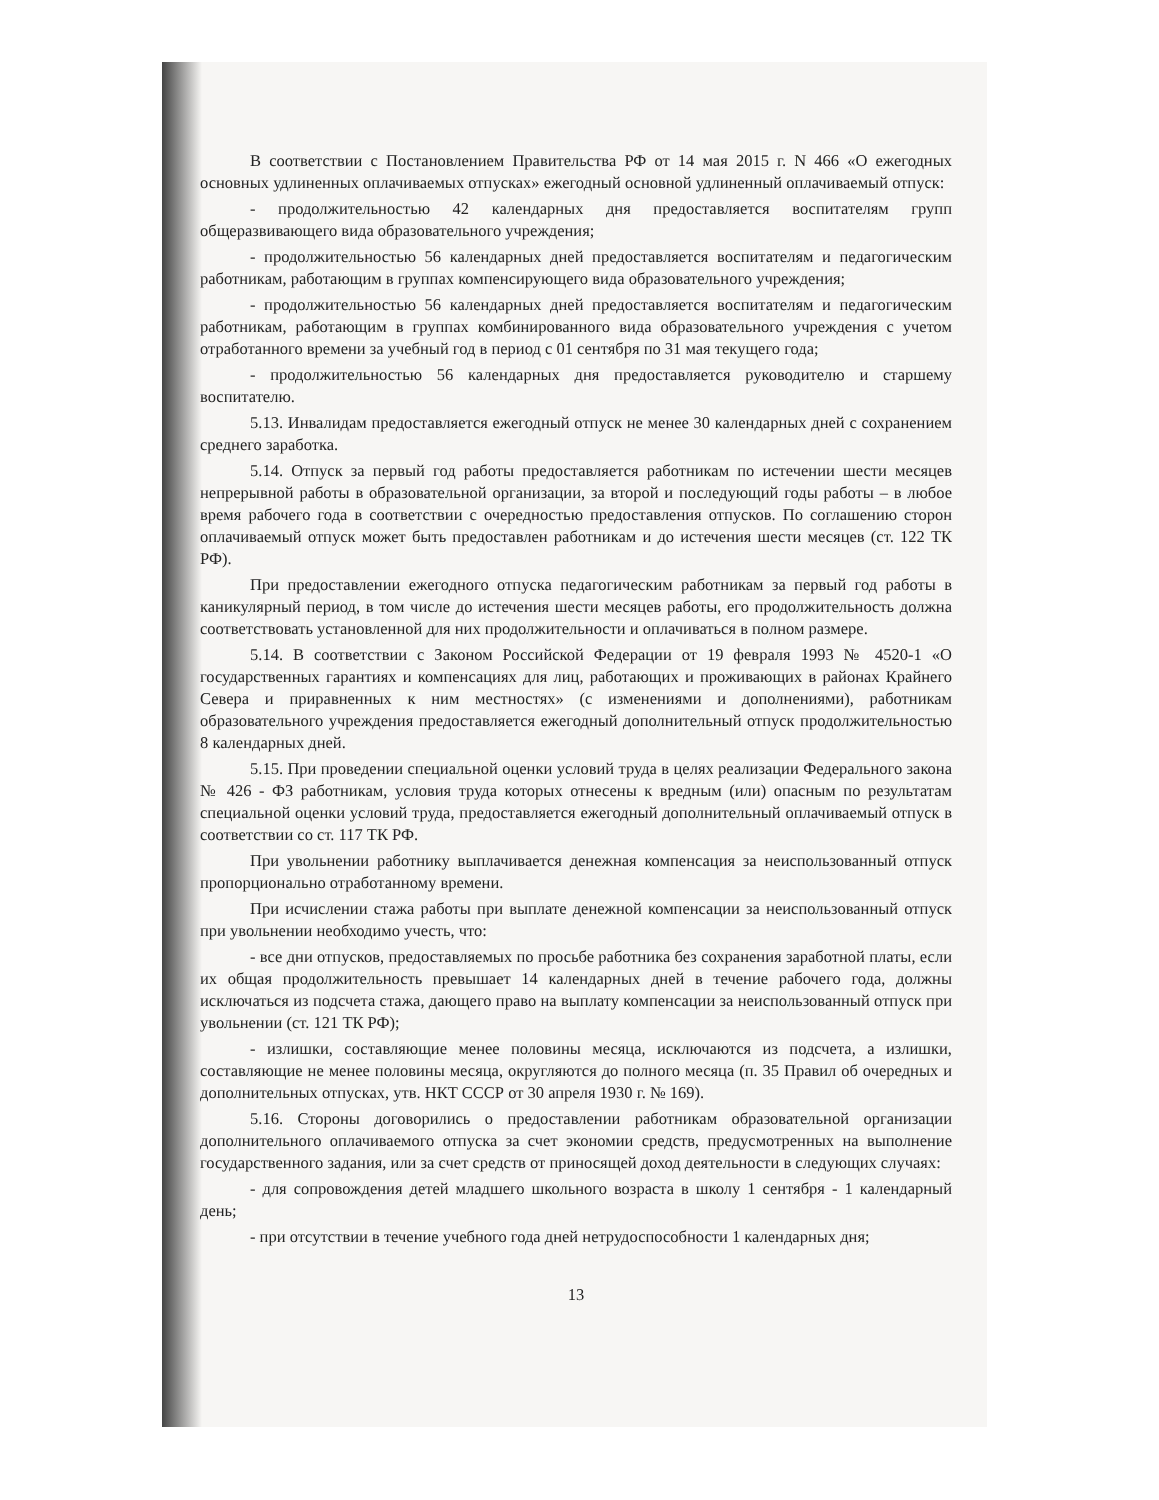В соответствии с Постановлением Правительства РФ от 14 мая 2015 г. N 466 «О ежегодных основных удлиненных оплачиваемых отпусках» ежегодный основной удлиненный оплачиваемый отпуск:
- продолжительностью 42 календарных дня предоставляется воспитателям групп общеразвивающего вида образовательного учреждения;
- продолжительностью 56 календарных дней предоставляется воспитателям и педагогическим работникам, работающим в группах компенсирующего вида образовательного учреждения;
- продолжительностью 56 календарных дней предоставляется воспитателям и педагогическим работникам, работающим в группах комбинированного вида образовательного учреждения с учетом отработанного времени за учебный год в период с 01 сентября по 31 мая текущего года;
- продолжительностью 56 календарных дня предоставляется руководителю и старшему воспитателю.
5.13. Инвалидам предоставляется ежегодный отпуск не менее 30 календарных дней с сохранением среднего заработка.
5.14. Отпуск за первый год работы предоставляется работникам по истечении шести месяцев непрерывной работы в образовательной организации, за второй и последующий годы работы – в любое время рабочего года в соответствии с очередностью предоставления отпусков. По соглашению сторон оплачиваемый отпуск может быть предоставлен работникам и до истечения шести месяцев (ст. 122 ТК РФ).
При предоставлении ежегодного отпуска педагогическим работникам за первый год работы в каникулярный период, в том числе до истечения шести месяцев работы, его продолжительность должна соответствовать установленной для них продолжительности и оплачиваться в полном размере.
5.14. В соответствии с Законом Российской Федерации от 19 февраля 1993 № 4520-1 «О государственных гарантиях и компенсациях для лиц, работающих и проживающих в районах Крайнего Севера и приравненных к ним местностях» (с изменениями и дополнениями), работникам образовательного учреждения предоставляется ежегодный дополнительный отпуск продолжительностью 8 календарных дней.
5.15. При проведении специальной оценки условий труда в целях реализации Федерального закона № 426 - ФЗ работникам, условия труда которых отнесены к вредным (или) опасным по результатам специальной оценки условий труда, предоставляется ежегодный дополнительный оплачиваемый отпуск в соответствии со ст. 117 ТК РФ.
При увольнении работнику выплачивается денежная компенсация за неиспользованный отпуск пропорционально отработанному времени.
При исчислении стажа работы при выплате денежной компенсации за неиспользованный отпуск при увольнении необходимо учесть, что:
- все дни отпусков, предоставляемых по просьбе работника без сохранения заработной платы, если их общая продолжительность превышает 14 календарных дней в течение рабочего года, должны исключаться из подсчета стажа, дающего право на выплату компенсации за неиспользованный отпуск при увольнении (ст. 121 ТК РФ);
- излишки, составляющие менее половины месяца, исключаются из подсчета, а излишки, составляющие не менее половины месяца, округляются до полного месяца (п. 35 Правил об очередных и дополнительных отпусках, утв. НКТ СССР от 30 апреля 1930 г. № 169).
5.16. Стороны договорились о предоставлении работникам образовательной организации дополнительного оплачиваемого отпуска за счет экономии средств, предусмотренных на выполнение государственного задания, или за счет средств от приносящей доход деятельности в следующих случаях:
- для сопровождения детей младшего школьного возраста в школу 1 сентября - 1 календарный день;
- при отсутствии в течение учебного года дней нетрудоспособности 1 календарных дня;
13